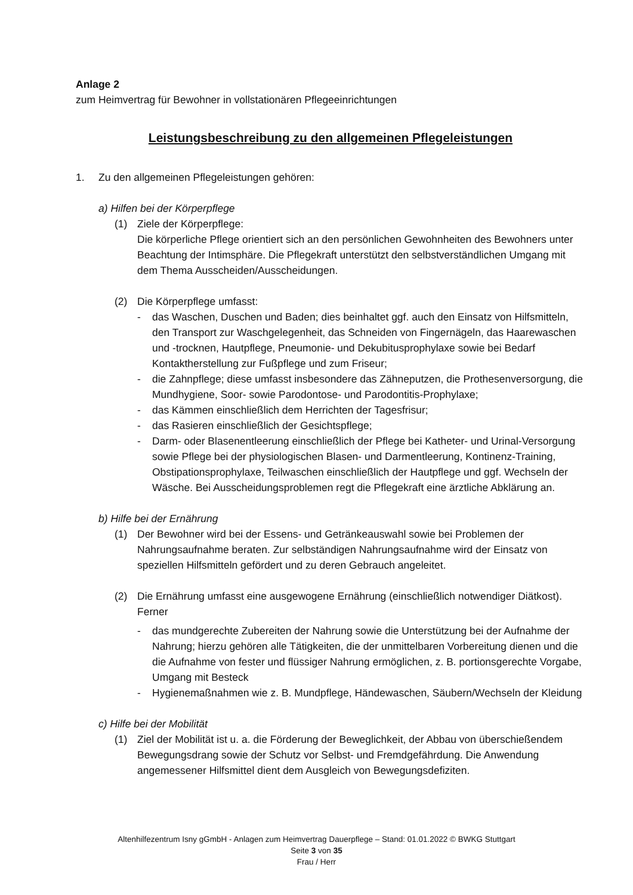Anlage 2
zum Heimvertrag für Bewohner in vollstationären Pflegeeinrichtungen
Leistungsbeschreibung zu den allgemeinen Pflegeleistungen
1. Zu den allgemeinen Pflegeleistungen gehören:
a) Hilfen bei der Körperpflege
(1) Ziele der Körperpflege:
Die körperliche Pflege orientiert sich an den persönlichen Gewohnheiten des Bewohners unter Beachtung der Intimsphäre. Die Pflegekraft unterstützt den selbst­verständlichen Umgang mit dem Thema Ausscheiden/Ausscheidungen.
(2) Die Körperpflege umfasst:
- das Waschen, Duschen und Baden; dies beinhaltet ggf. auch den Einsatz von Hilfs­mitteln, den Transport zur Waschgelegenheit, das Schneiden von Fingernägeln, das Haarewaschen und -trocknen, Hautpflege, Pneumonie- und Dekubitusprophylaxe sowie bei Bedarf Kontaktherstellung zur Fußpflege und zum Friseur;
- die Zahnpflege; diese umfasst insbesondere das Zähneputzen, die Prothesenversor­gung, die Mundhygiene, Soor- sowie Parodontose- und Parodontitis-Prophylaxe;
- das Kämmen einschließlich dem Herrichten der Tagesfrisur;
- das Rasieren einschließlich der Gesichtspflege;
- Darm- oder Blasenentleerung einschließlich der Pflege bei Katheter- und Urinal-Versorgung sowie Pflege bei der physiologischen Blasen- und Darmentleerung, Kontinenz-Training, Obstipationsprophylaxe, Teilwaschen einschließlich der Haut­pflege und ggf. Wechseln der Wäsche. Bei Ausscheidungsproblemen regt die Pflege­kraft eine ärztliche Abklärung an.
b) Hilfe bei der Ernährung
(1) Der Bewohner wird bei der Essens- und Getränkeauswahl sowie bei Problemen der Nahrungsaufnahme beraten. Zur selbständigen Nahrungsaufnahme wird der Einsatz von speziellen Hilfsmitteln gefördert und zu deren Gebrauch angeleitet.
(2) Die Ernährung umfasst eine ausgewogene Ernährung (einschließlich notwendiger Diät­kost). Ferner
- das mundgerechte Zubereiten der Nahrung sowie die Unterstützung bei der Auf­nahme der Nahrung; hierzu gehören alle Tätigkeiten, die der unmittelbaren Vorbe­reitung dienen und die die Aufnahme von fester und flüssiger Nahrung ermöglichen, z. B. portionsgerechte Vorgabe, Umgang mit Besteck
- Hygienemaßnahmen wie z. B. Mundpflege, Händewaschen, Säubern/Wechseln der Kleidung
c) Hilfe bei der Mobilität
(1) Ziel der Mobilität ist u. a. die Förderung der Beweglichkeit, der Abbau von überschie­ßendem Bewegungsdrang sowie der Schutz vor Selbst- und Fremdgefährdung. Die An­wendung angemessener Hilfsmittel dient dem Ausgleich von Bewegungsdefiziten.
Altenhilfezentrum Isny gGmbH - Anlagen zum Heimvertrag Dauerpflege – Stand: 01.01.2022 © BWKG Stuttgart
Seite 3 von 35
Frau / Herr